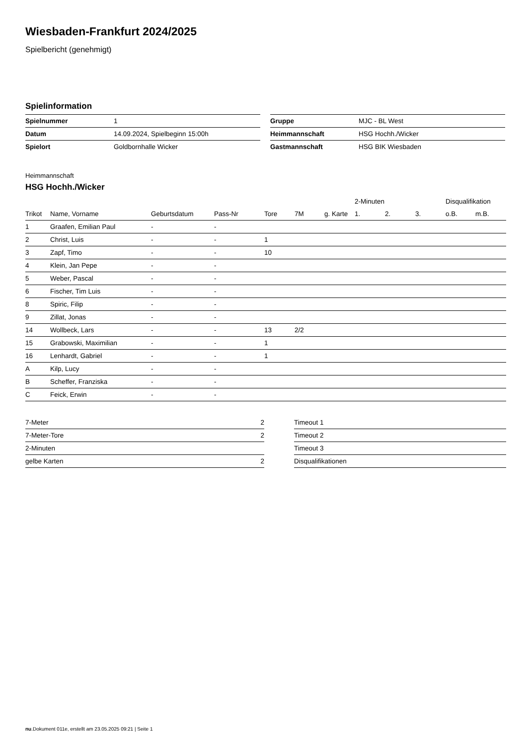Wiesbaden-Frankfurt 2024/2025
Spielbericht (genehmigt)
Spielinformation
| Spielnummer | 1 |
| Datum | 14.09.2024, Spielbeginn 15:00h |
| Spielort | Goldbornhalle Wicker |
| Gruppe | MJC - BL West |
| Heimmannschaft | HSG Hochh./Wicker |
| Gastmannschaft | HSG BIK Wiesbaden |
Heimmannschaft
HSG Hochh./Wicker
| | | | | | | | 2-Minuten | | | Disqualifikation | |
| --- | --- | --- | --- | --- | --- | --- | --- | --- | --- | --- | --- |
| Trikot | Name, Vorname | Geburtsdatum | Pass-Nr | Tore | 7M | g. Karte | 1. | 2. | 3. | o.B. | m.B. |
| 1 | Graafen, Emilian Paul | - | - | | | | | | | | |
| 2 | Christ, Luis | - | - | 1 | | | | | | | |
| 3 | Zapf, Timo | - | - | 10 | | | | | | | |
| 4 | Klein, Jan Pepe | - | - | | | | | | | | |
| 5 | Weber, Pascal | - | - | | | | | | | | |
| 6 | Fischer, Tim Luis | - | - | | | | | | | | |
| 8 | Spiric, Filip | - | - | | | | | | | | |
| 9 | Zillat, Jonas | - | - | | | | | | | | |
| 14 | Wollbeck, Lars | - | - | 13 | 2/2 | | | | | | |
| 15 | Grabowski, Maximilian | - | - | 1 | | | | | | | |
| 16 | Lenhardt, Gabriel | - | - | 1 | | | | | | | |
| A | Kilp, Lucy | - | - | | | | | | | | |
| B | Scheffer, Franziska | - | - | | | | | | | | |
| C | Feick, Erwin | - | - | | | | | | | | |
| 7-Meter | 2 |
| 7-Meter-Tore | 2 |
| 2-Minuten | |
| gelbe Karten | 2 |
| Timeout 1 |
| Timeout 2 |
| Timeout 3 |
| Disqualifikationen |
nu.Dokument 011e, erstellt am 23.05.2025 09:21 | Seite 1